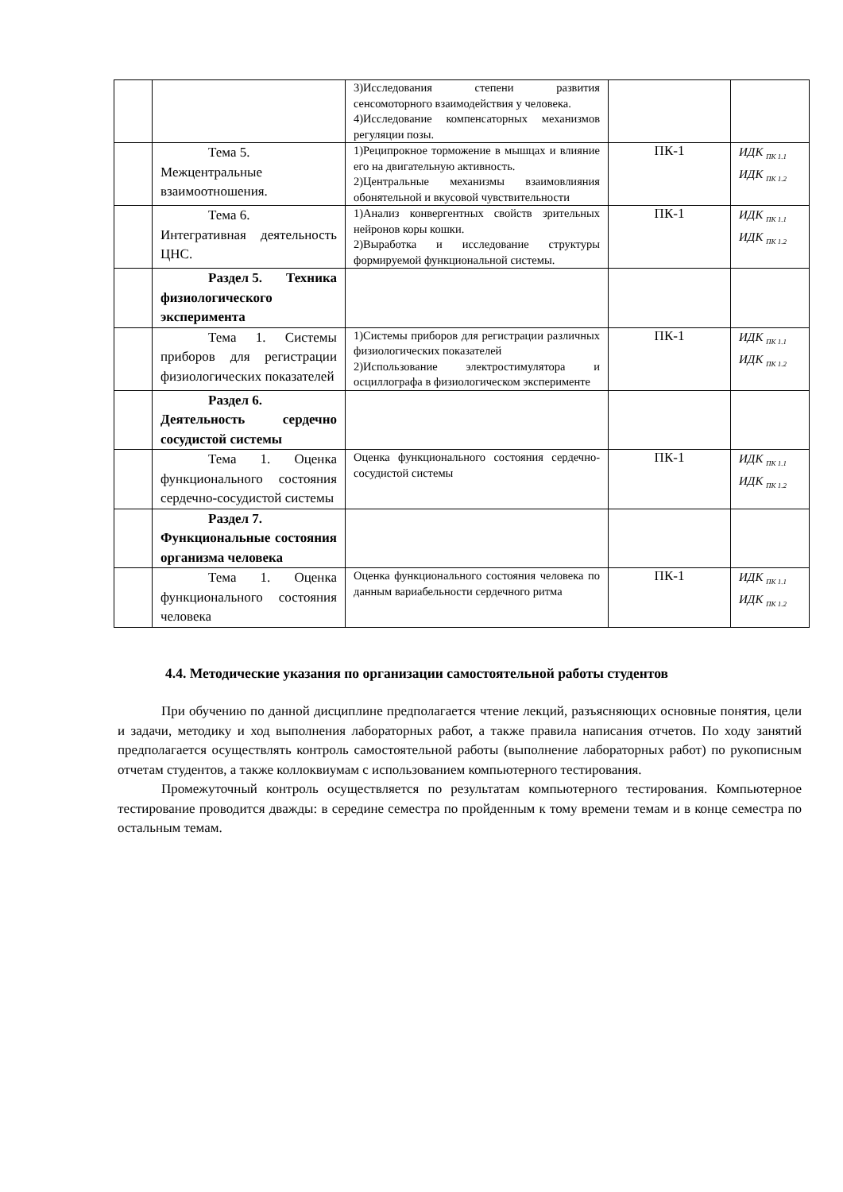| | | 3)Исследования степени развития сенсомоторного взаимодействия у человека. 4)Исследование компенсаторных механизмов регуляции позы. | | |
| | Тема 5. Межцентральные взаимоотношения. | 1)Реципрокное торможение в мышцах и влияние его на двигательную активность. 2)Центральные механизмы взаимовлияния обонятельной и вкусовой чувствительности | ПК-1 | ИДК <sub>ПК 1.1</sub> ИДК <sub>ПК 1.2</sub> |
| | Тема 6. Интегративная деятельность ЦНС. | 1)Анализ конвергентных свойств зрительных нейронов коры кошки. 2)Выработка и исследование структуры формируемой функциональной системы. | ПК-1 | ИДК <sub>ПК 1.1</sub> ИДК <sub>ПК 1.2</sub> |
| | Раздел 5. Техника физиологического эксперимента | | | |
| | Тема 1. Системы приборов для регистрации физиологических показателей | 1)Системы приборов для регистрации различных физиологических показателей 2)Использование электростимулятора и осциллографа в физиологическом эксперименте | ПК-1 | ИДК <sub>ПК 1.1</sub> ИДК <sub>ПК 1.2</sub> |
| | Раздел 6. Деятельность сердечно сосудистой системы | | | |
| | Тема 1. Оценка функционального состояния сердечно-сосудистой системы | Оценка функционального состояния сердечно-сосудистой системы | ПК-1 | ИДК <sub>ПК 1.1</sub> ИДК <sub>ПК 1.2</sub> |
| | Раздел 7. Функциональные состояния организма человека | | | |
| | Тема 1. Оценка функционального состояния человека | Оценка функционального состояния человека по данным вариабельности сердечного ритма | ПК-1 | ИДК <sub>ПК 1.1</sub> ИДК <sub>ПК 1.2</sub> |
4.4. Методические указания по организации самостоятельной работы студентов
При обучению по данной дисциплине предполагается чтение лекций, разъясняющих основные понятия, цели и задачи, методику и ход выполнения лабораторных работ, а также правила написания отчетов. По ходу занятий предполагается осуществлять контроль самостоятельной работы (выполнение лабораторных работ) по рукописным отчетам студентов, а также коллоквиумам с использованием компьютерного тестирования.
Промежуточный контроль осуществляется по результатам компьютерного тестирования. Компьютерное тестирование проводится дважды: в середине семестра по пройденным к тому времени темам и в конце семестра по остальным темам.